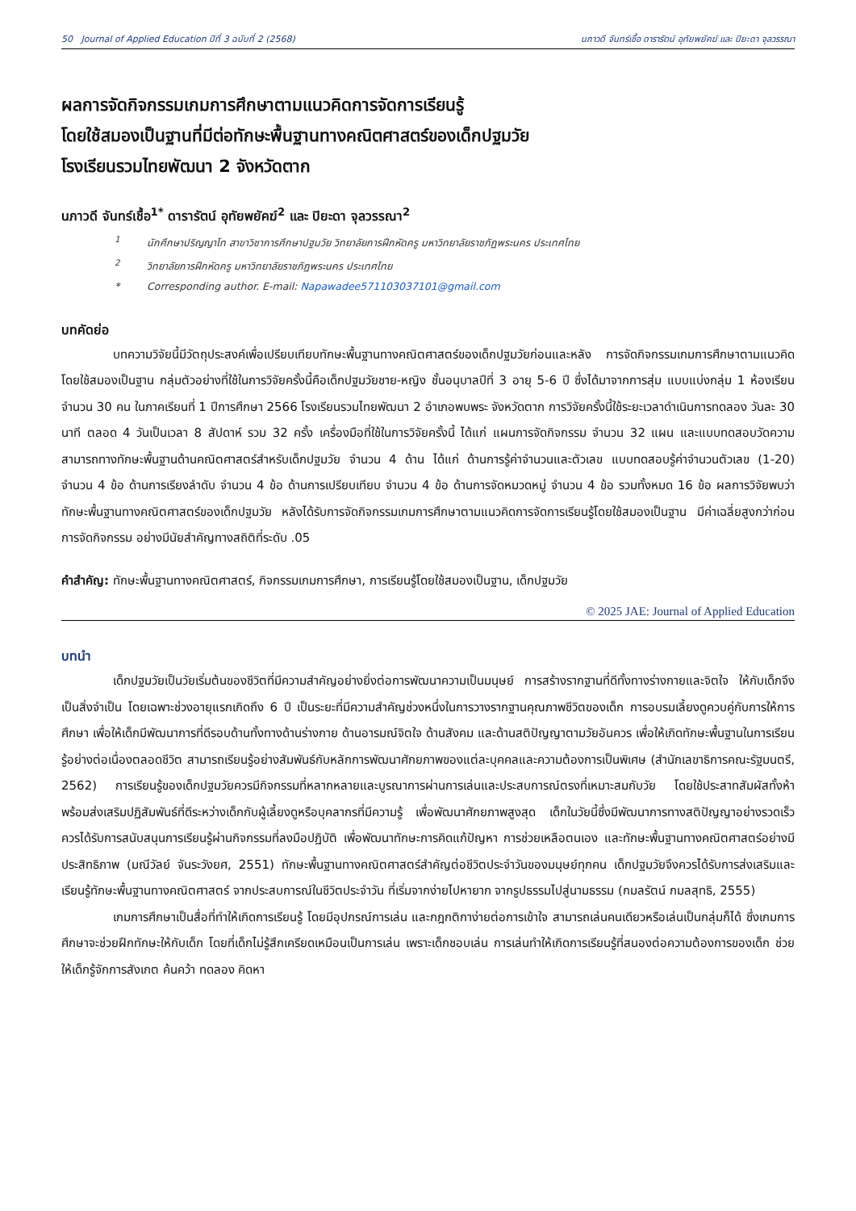50 Journal of Applied Education ปีที่ 3 ฉบับที่ 2 (2568) นภาวดี จันทร์เชื้อ ดารารัตน์ อุทัยพยัคฆ์ และ ปิยะดา จุลวรรณา
ผลการจัดกิจกรรมเกมการศึกษาตามแนวคิดการจัดการเรียนรู้
โดยใช้สมองเป็นฐานที่มีต่อทักษะพื้นฐานทางคณิตศาสตร์ของเด็กปฐมวัย
โรงเรียนรวมไทยพัฒนา 2 จังหวัดตาก
นภาวดี จันทร์เชื้อ<sup>1*</sup> ดารารัตน์ อุทัยพยัคฆ์<sup>2</sup> และ ปิยะดา จุลวรรณา<sup>2</sup>
<sup>1</sup> นักศึกษาปริญญาโท สาขาวิชาการศึกษาปฐมวัย วิทยาลัยการฝึกหัดครู มหาวิทยาลัยราชภัฏพระนคร ประเทศไทย
<sup>2</sup> วิทยาลัยการฝึกหัดครู มหาวิทยาลัยราชภัฏพระนคร ประเทศไทย
* Corresponding author. E-mail: Napawadee571103037101@gmail.com
บทคัดย่อ
บทความวิจัยนี้มีวัตถุประสงค์เพื่อเปรียบเทียบทักษะพื้นฐานทางคณิตศาสตร์ของเด็กปฐมวัยก่อนและหลัง การจัดกิจกรรมเกมการศึกษาตามแนวคิดโดยใช้สมองเป็นฐาน กลุ่มตัวอย่างที่ใช้ในการวิจัยครั้งนี้คือเด็กปฐมวัยชาย-หญิง ชั้นอนุบาลปีที่ 3 อายุ 5-6 ปี ซึ่งได้มาจากการสุ่ม แบบแบ่งกลุ่ม 1 ห้องเรียน จำนวน 30 คน ในภาคเรียนที่ 1 ปีการศึกษา 2566 โรงเรียนรวมไทยพัฒนา 2 อำเภอพบพระ จังหวัดตาก การวิจัยครั้งนี้ใช้ระยะเวลาดำเนินการทดลอง วันละ 30 นาที ตลอด 4 วันเป็นเวลา 8 สัปดาห์ รวม 32 ครั้ง เครื่องมือที่ใช้ในการวิจัยครั้งนี้ ได้แก่ แผนการจัดกิจกรรม จำนวน 32 แผน และแบบทดสอบวัดความสามารถทางทักษะพื้นฐานด้านคณิตศาสตร์สำหรับเด็กปฐมวัย จำนวน 4 ด้าน ได้แก่ ด้านการรู้ค่าจำนวนและตัวเลข แบบทดสอบรู้ค่าจำนวนตัวเลข (1-20) จำนวน 4 ข้อ ด้านการเรียงลำดับ จำนวน 4 ข้อ ด้านการเปรียบเทียบ จำนวน 4 ข้อ ด้านการจัดหมวดหมู่ จำนวน 4 ข้อ รวมทั้งหมด 16 ข้อ ผลการวิจัยพบว่า ทักษะพื้นฐานทางคณิตศาสตร์ของเด็กปฐมวัย หลังได้รับการจัดกิจกรรมเกมการศึกษาตามแนวคิดการจัดการเรียนรู้โดยใช้สมองเป็นฐาน มีค่าเฉลี่ยสูงกว่าก่อนการจัดกิจกรรม อย่างมีนัยสำคัญทางสถิติที่ระดับ .05
คำสำคัญ: ทักษะพื้นฐานทางคณิตศาสตร์, กิจกรรมเกมการศึกษา, การเรียนรู้โดยใช้สมองเป็นฐาน, เด็กปฐมวัย
© 2025 JAE: Journal of Applied Education
บทนำ
เด็กปฐมวัยเป็นวัยเริ่มต้นของชีวิตที่มีความสำคัญอย่างยิ่งต่อการพัฒนาความเป็นมนุษย์ การสร้างรากฐานที่ดีทั้งทางร่างกายและจิตใจ ให้กับเด็กจึงเป็นสิ่งจำเป็น โดยเฉพาะช่วงอายุแรกเกิดถึง 6 ปี เป็นระยะที่มีความสำคัญช่วงหนึ่งในการวางรากฐานคุณภาพชีวิตของเด็ก การอบรมเลี้ยงดูควบคู่กับการให้การศึกษา เพื่อให้เด็กมีพัฒนาการที่ดีรอบด้านทั้งทางด้านร่างกาย ด้านอารมณ์จิตใจ ด้านสังคม และด้านสติปัญญาตามวัยอันควร เพื่อให้เกิดทักษะพื้นฐานในการเรียนรู้อย่างต่อเนื่องตลอดชีวิต สามารถเรียนรู้อย่างสัมพันธ์กับหลักการพัฒนาศักยภาพของแต่ละบุคคลและความต้องการเป็นพิเศษ (สำนักเลขาธิการคณะรัฐมนตรี, 2562) การเรียนรู้ของเด็กปฐมวัยควรมีกิจกรรมที่หลากหลายและบูรณาการผ่านการเล่นและประสบการณ์ตรงที่เหมาะสมกับวัย โดยใช้ประสาทสัมผัสทั้งห้า พร้อมส่งเสริมปฏิสัมพันธ์ที่ดีระหว่างเด็กกับผู้เลี้ยงดูหรือบุคลากรที่มีความรู้ เพื่อพัฒนาศักยภาพสูงสุด เด็กในวัยนี้ซึ่งมีพัฒนาการทางสติปัญญาอย่างรวดเร็ว ควรได้รับการสนับสนุนการเรียนรู้ผ่านกิจกรรมที่ลงมือปฏิบัติ เพื่อพัฒนาทักษะการคิดแก้ปัญหา การช่วยเหลือตนเอง และทักษะพื้นฐานทางคณิตศาสตร์อย่างมีประสิทธิภาพ (มณีวัลย์ จันระวังยศ, 2551) ทักษะพื้นฐานทางคณิตศาสตร์สำคัญต่อชีวิตประจำวันของมนุษย์ทุกคน เด็กปฐมวัยจึงควรได้รับการส่งเสริมและเรียนรู้ทักษะพื้นฐานทางคณิตศาสตร์ จากประสบการณ์ในชีวิตประจำวัน ที่เริ่มจากง่ายไปหายาก จากรูปธรรมไปสู่นามธรรม (กมลรัตน์ กมลสุทธิ, 2555)
เกมการศึกษาเป็นสื่อที่ทำให้เกิดการเรียนรู้ โดยมีอุปกรณ์การเล่น และกฎกติกาง่ายต่อการเข้าใจ สามารถเล่นคนเดียวหรือเล่นเป็นกลุ่มก็ได้ ซึ่งเกมการศึกษาจะช่วยฝึกทักษะให้กับเด็ก โดยที่เด็กไม่รู้สึกเครียดเหมือนเป็นการเล่น เพราะเด็กชอบเล่น การเล่นทำให้เกิดการเรียนรู้ที่สนองต่อความต้องการของเด็ก ช่วยให้เด็กรู้จักการสังเกต ค้นคว้า ทดลอง คิดหา